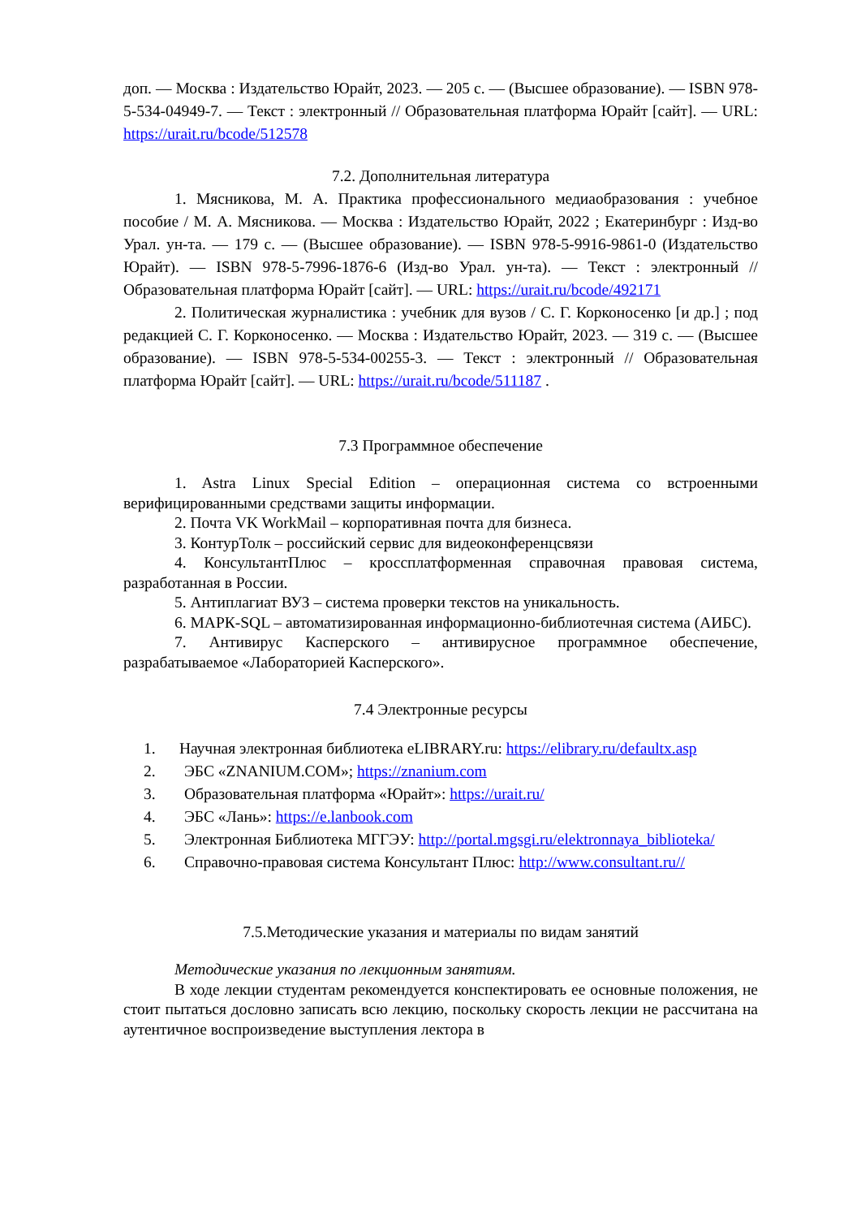доп. — Москва : Издательство Юрайт, 2023. — 205 с. — (Высшее образование). — ISBN 978-5-534-04949-7. — Текст : электронный // Образовательная платформа Юрайт [сайт]. — URL: https://urait.ru/bcode/512578
7.2. Дополнительная литература
1. Мясникова, М. А. Практика профессионального медиаобразования : учебное пособие / М. А. Мясникова. — Москва : Издательство Юрайт, 2022 ; Екатеринбург : Изд-во Урал. ун-та. — 179 с. — (Высшее образование). — ISBN 978-5-9916-9861-0 (Издательство Юрайт). — ISBN 978-5-7996-1876-6 (Изд-во Урал. ун-та). — Текст : электронный // Образовательная платформа Юрайт [сайт]. — URL: https://urait.ru/bcode/492171
2. Политическая журналистика : учебник для вузов / С. Г. Корконосенко [и др.] ; под редакцией С. Г. Корконосенко. — Москва : Издательство Юрайт, 2023. — 319 с. — (Высшее образование). — ISBN 978-5-534-00255-3. — Текст : электронный // Образовательная платформа Юрайт [сайт]. — URL: https://urait.ru/bcode/511187 .
7.3 Программное обеспечение
1. Astra Linux Special Edition – операционная система со встроенными верифицированными средствами защиты информации.
2. Почта VK WorkMail – корпоративная почта для бизнеса.
3. КонтурТолк – российский сервис для видеоконференцсвязи
4. КонсультантПлюс – кроссплатформенная справочная правовая система, разработанная в России.
5. Антиплагиат ВУЗ – система проверки текстов на уникальность.
6. МАРК-SQL – автоматизированная информационно-библиотечная система (АИБС).
7. Антивирус Касперского – антивирусное программное обеспечение, разрабатываемое «Лабораторией Касперского».
7.4 Электронные ресурсы
1. Научная электронная библиотека eLIBRARY.ru: https://elibrary.ru/defaultx.asp
2. ЭБС «ZNANIUM.COM»; https://znanium.com
3. Образовательная платформа «Юрайт»: https://urait.ru/
4. ЭБС «Лань»: https://e.lanbook.com
5. Электронная Библиотека МГГЭУ: http://portal.mgsgi.ru/elektronnaya_biblioteka/
6. Справочно-правовая система Консультант Плюс: http://www.consultant.ru//
7.5.Методические указания и материалы по видам занятий
Методические указания по лекционным занятиям.
В ходе лекции студентам рекомендуется конспектировать ее основные положения, не стоит пытаться дословно записать всю лекцию, поскольку скорость лекции не рассчитана на аутентичное воспроизведение выступления лектора в